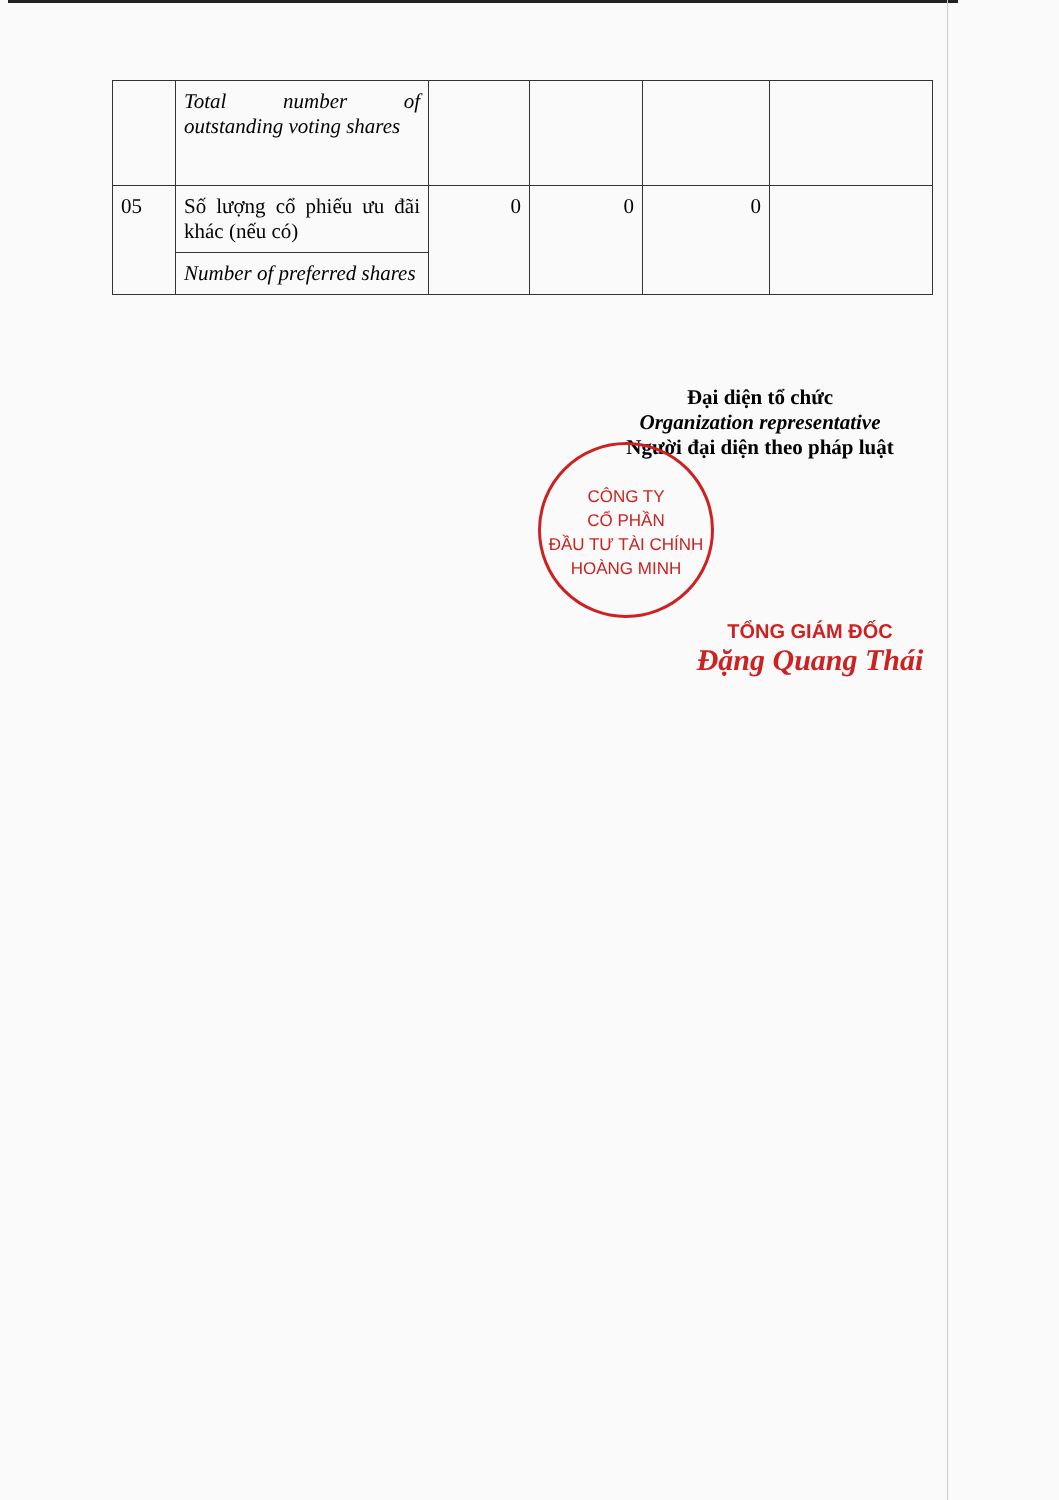| | Total number of outstanding voting shares | | | | |
| 05 | Số lượng cổ phiếu ưu đãi khác (nếu có) | 0 | 0 | 0 | |
| | Number of preferred shares | | | | |
Đại diện tổ chức
Organization representative
Người đại diện theo pháp luật
CÔNG TY
CỔ PHẦN
ĐẦU TƯ TÀI CHÍNH
HOÀNG MINH
TỔNG GIÁM ĐỐC
Đặng Quang Thái